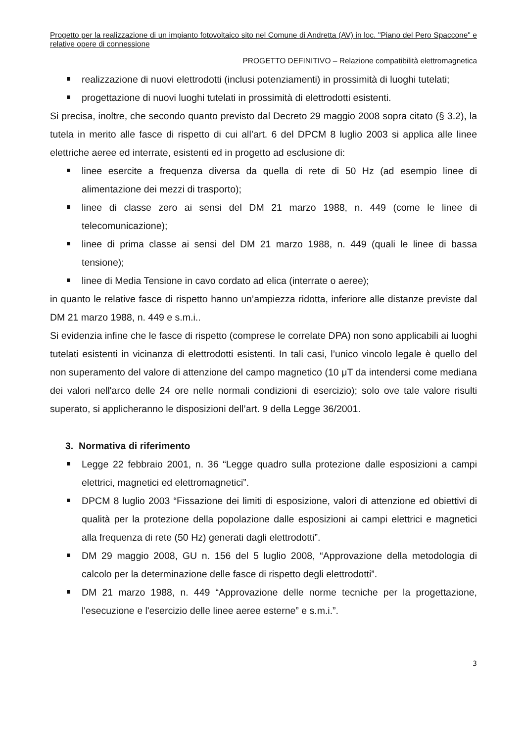Progetto per la realizzazione di un impianto fotovoltaico sito nel Comune di Andretta (AV) in loc. "Piano del Pero Spaccone" e relative opere di connessione
PROGETTO DEFINITIVO – Relazione compatibilità elettromagnetica
realizzazione di nuovi elettrodotti (inclusi potenziamenti) in prossimità di luoghi tutelati;
progettazione di nuovi luoghi tutelati in prossimità di elettrodotti esistenti.
Si precisa, inoltre, che secondo quanto previsto dal Decreto 29 maggio 2008 sopra citato (§ 3.2), la tutela in merito alle fasce di rispetto di cui all’art. 6 del DPCM 8 luglio 2003 si applica alle linee elettriche aeree ed interrate, esistenti ed in progetto ad esclusione di:
linee esercite a frequenza diversa da quella di rete di 50 Hz (ad esempio linee di alimentazione dei mezzi di trasporto);
linee di classe zero ai sensi del DM 21 marzo 1988, n. 449 (come le linee di telecomunicazione);
linee di prima classe ai sensi del DM 21 marzo 1988, n. 449 (quali le linee di bassa tensione);
linee di Media Tensione in cavo cordato ad elica (interrate o aeree);
in quanto le relative fasce di rispetto hanno un’ampiezza ridotta, inferiore alle distanze previste dal DM 21 marzo 1988, n. 449 e s.m.i..
Si evidenzia infine che le fasce di rispetto (comprese le correlate DPA) non sono applicabili ai luoghi tutelati esistenti in vicinanza di elettrodotti esistenti. In tali casi, l’unico vincolo legale è quello del non superamento del valore di attenzione del campo magnetico (10 μT da intendersi come mediana dei valori nell'arco delle 24 ore nelle normali condizioni di esercizio); solo ove tale valore risulti superato, si applicheranno le disposizioni dell’art. 9 della Legge 36/2001.
3. Normativa di riferimento
Legge 22 febbraio 2001, n. 36 “Legge quadro sulla protezione dalle esposizioni a campi elettrici, magnetici ed elettromagnetici”.
DPCM 8 luglio 2003 “Fissazione dei limiti di esposizione, valori di attenzione ed obiettivi di qualità per la protezione della popolazione dalle esposizioni ai campi elettrici e magnetici alla frequenza di rete (50 Hz) generati dagli elettrodotti”.
DM 29 maggio 2008, GU n. 156 del 5 luglio 2008, “Approvazione della metodologia di calcolo per la determinazione delle fasce di rispetto degli elettrodotti”.
DM 21 marzo 1988, n. 449 “Approvazione delle norme tecniche per la progettazione, l'esecuzione e l'esercizio delle linee aeree esterne” e s.m.i.”.
3